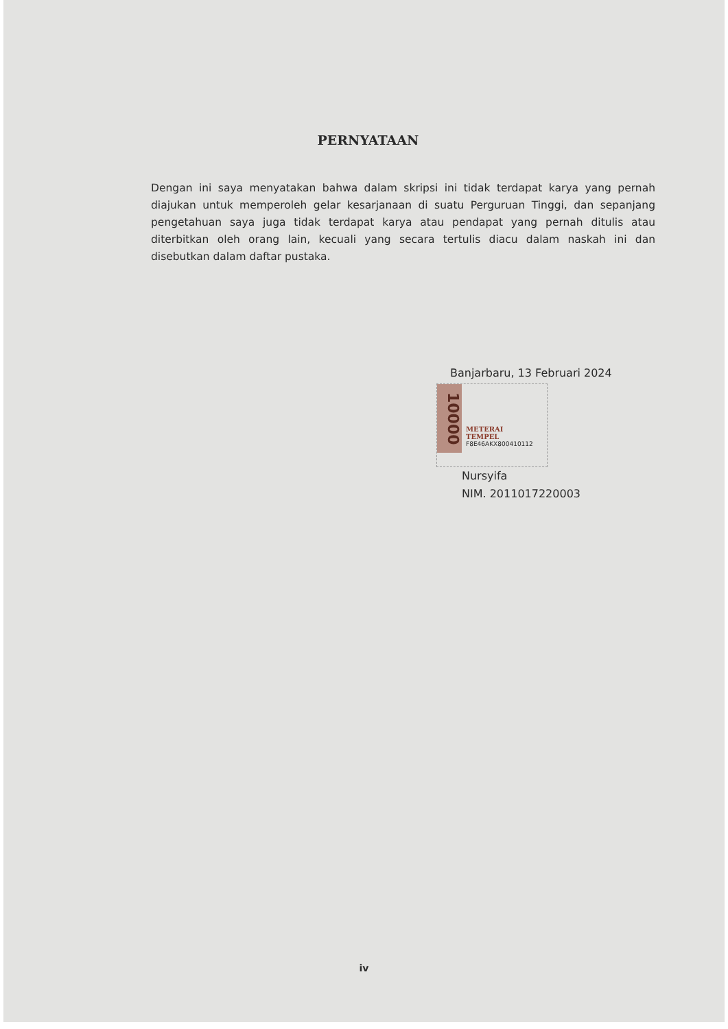PERNYATAAN
Dengan ini saya menyatakan bahwa dalam skripsi ini tidak terdapat karya yang pernah diajukan untuk memperoleh gelar kesarjanaan di suatu Perguruan Tinggi, dan sepanjang pengetahuan saya juga tidak terdapat karya atau pendapat yang pernah ditulis atau diterbitkan oleh orang lain, kecuali yang secara tertulis diacu dalam naskah ini dan disebutkan dalam daftar pustaka.
Banjarbaru, 13 Februari 2024
10000
METERAI
TEMPEL
F8E46AKX800410112
Nursyifa
NIM. 2011017220003
iv